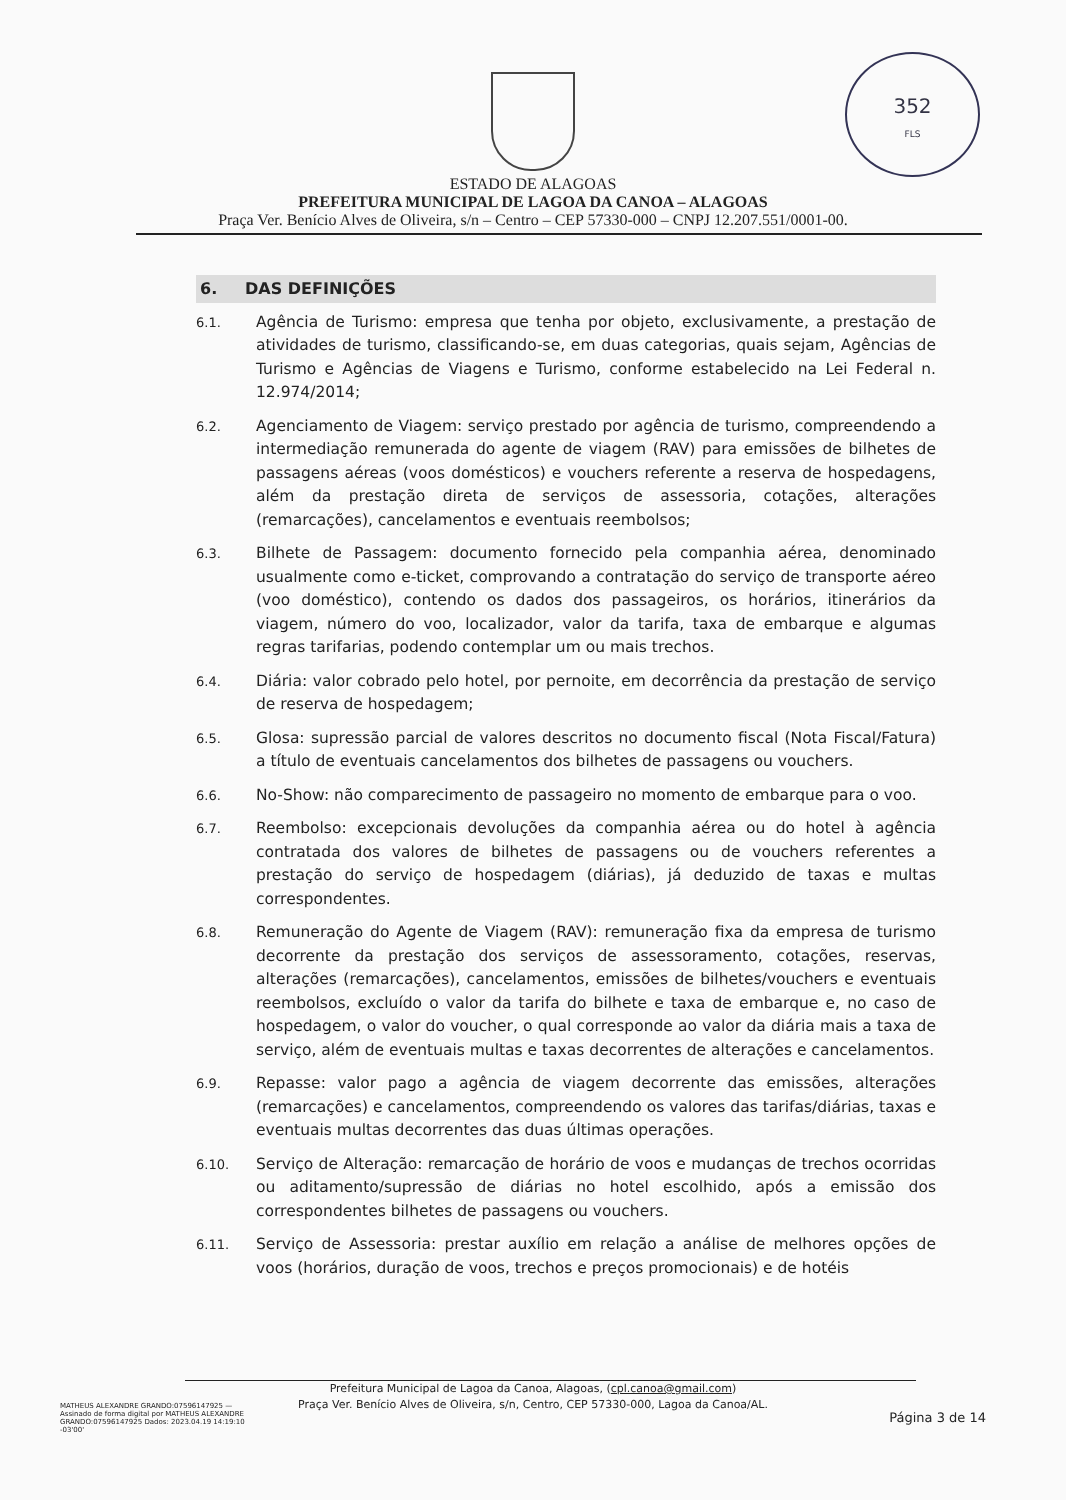352
FLS
ESTADO DE ALAGOAS
PREFEITURA MUNICIPAL DE LAGOA DA CANOA – ALAGOAS
Praça Ver. Benício Alves de Oliveira, s/n – Centro – CEP 57330-000 – CNPJ 12.207.551/0001-00.
6. DAS DEFINIÇÕES
6.1. Agência de Turismo: empresa que tenha por objeto, exclusivamente, a prestação de atividades de turismo, classificando-se, em duas categorias, quais sejam, Agências de Turismo e Agências de Viagens e Turismo, conforme estabelecido na Lei Federal n. 12.974/2014;
6.2. Agenciamento de Viagem: serviço prestado por agência de turismo, compreendendo a intermediação remunerada do agente de viagem (RAV) para emissões de bilhetes de passagens aéreas (voos domésticos) e vouchers referente a reserva de hospedagens, além da prestação direta de serviços de assessoria, cotações, alterações (remarcações), cancelamentos e eventuais reembolsos;
6.3. Bilhete de Passagem: documento fornecido pela companhia aérea, denominado usualmente como e-ticket, comprovando a contratação do serviço de transporte aéreo (voo doméstico), contendo os dados dos passageiros, os horários, itinerários da viagem, número do voo, localizador, valor da tarifa, taxa de embarque e algumas regras tarifarias, podendo contemplar um ou mais trechos.
6.4. Diária: valor cobrado pelo hotel, por pernoite, em decorrência da prestação de serviço de reserva de hospedagem;
6.5. Glosa: supressão parcial de valores descritos no documento fiscal (Nota Fiscal/Fatura) a título de eventuais cancelamentos dos bilhetes de passagens ou vouchers.
6.6. No-Show: não comparecimento de passageiro no momento de embarque para o voo.
6.7. Reembolso: excepcionais devoluções da companhia aérea ou do hotel à agência contratada dos valores de bilhetes de passagens ou de vouchers referentes a prestação do serviço de hospedagem (diárias), já deduzido de taxas e multas correspondentes.
6.8. Remuneração do Agente de Viagem (RAV): remuneração fixa da empresa de turismo decorrente da prestação dos serviços de assessoramento, cotações, reservas, alterações (remarcações), cancelamentos, emissões de bilhetes/vouchers e eventuais reembolsos, excluído o valor da tarifa do bilhete e taxa de embarque e, no caso de hospedagem, o valor do voucher, o qual corresponde ao valor da diária mais a taxa de serviço, além de eventuais multas e taxas decorrentes de alterações e cancelamentos.
6.9. Repasse: valor pago a agência de viagem decorrente das emissões, alterações (remarcações) e cancelamentos, compreendendo os valores das tarifas/diárias, taxas e eventuais multas decorrentes das duas últimas operações.
6.10. Serviço de Alteração: remarcação de horário de voos e mudanças de trechos ocorridas ou aditamento/supressão de diárias no hotel escolhido, após a emissão dos correspondentes bilhetes de passagens ou vouchers.
6.11. Serviço de Assessoria: prestar auxílio em relação a análise de melhores opções de voos (horários, duração de voos, trechos e preços promocionais) e de hotéis
Prefeitura Municipal de Lagoa da Canoa, Alagoas, (cpl.canoa@gmail.com)
Praça Ver. Benício Alves de Oliveira, s/n, Centro, CEP 57330-000, Lagoa da Canoa/AL.
MATHEUS ALEXANDRE GRANDO:07596147925 — Assinado de forma digital por MATHEUS ALEXANDRE GRANDO:07596147925 Dados: 2023.04.19 14:19:10 -03'00'
Página 3 de 14